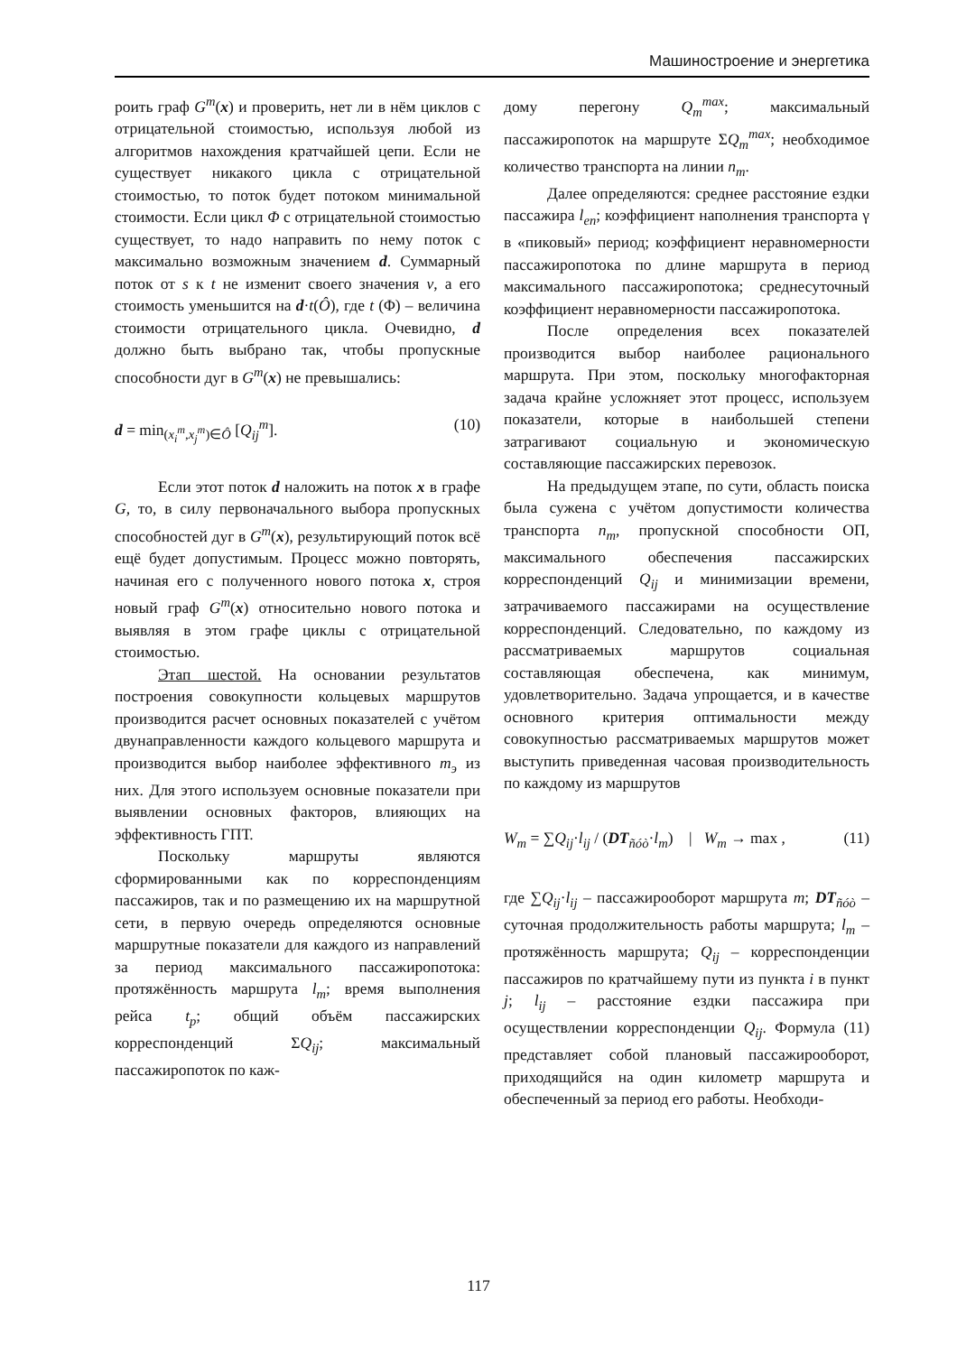Машиностроение и энергетика
роить граф G<sup>m</sup>(x) и проверить, нет ли в нём циклов с отрицательной стоимостью, используя любой из алгоритмов нахождения кратчайшей цепи. Если не существует никакого цикла с отрицательной стоимостью, то поток будет потоком минимальной стоимости. Если цикл Φ с отрицательной стоимостью существует, то надо направить по нему поток с максимально возможным значением d. Суммарный поток от s к t не изменит своего значения v, а его стоимость уменьшится на d·t(Ô), где t (Φ) – величина стоимости отрицательного цикла. Очевидно, d должно быть выбрано так, чтобы пропускные способности дуг в G<sup>m</sup>(x) не превышались:
d = min<sub>(x<sub>i</sub><sup>m</sup>,x<sub>j</sub><sup>m</sup>)∈Ô</sub> [Q<sub>ij</sub><sup>m</sup>]. (10)
Если этот поток d наложить на поток x в графе G, то, в силу первоначального выбора пропускных способностей дуг в G<sup>m</sup>(x), результирующий поток всё ещё будет допустимым. Процесс можно повторять, начиная его с полученного нового потока x, строя новый граф G<sup>m</sup>(x) относительно нового потока и выявляя в этом графе циклы с отрицательной стоимостью.
Этап шестой. На основании результатов построения совокупности кольцевых маршрутов производится расчет основных показателей с учётом двунаправленности каждого кольцевого маршрута и производится выбор наиболее эффективного m<sub>э</sub> из них. Для этого используем основные показатели при выявлении основных факторов, влияющих на эффективность ГПТ.
Поскольку маршруты являются сформированными как по корреспонденциям пассажиров, так и по размещению их на маршрутной сети, в первую очередь определяются основные маршрутные показатели для каждого из направлений за период максимального пассажиропотока: протяжённость маршрута l<sub>m</sub>; время выполнения рейса t<sub>p</sub>; общий объём пассажирских корреспонденций ΣQ<sub>ij</sub>; максимальный пассажиропоток по каж-
дому перегону Q<sub>m</sub><sup>max</sup>; максимальный пассажиропоток на маршруте ΣQ<sub>m</sub><sup>max</sup>; необходимое количество транспорта на линии n<sub>m</sub>.
Далее определяются: среднее расстояние ездки пассажира l<sub>en</sub>; коэффициент наполнения транспорта γ в «пиковый» период; коэффициент неравномерности пассажиропотока по длине маршрута в период максимального пассажиропотока; среднесуточный коэффициент неравномерности пассажиропотока.
После определения всех показателей производится выбор наиболее рационального маршрута. При этом, поскольку многофакторная задача крайне усложняет этот процесс, используем показатели, которые в наибольшей степени затрагивают социальную и экономическую составляющие пассажирских перевозок.
На предыдущем этапе, по сути, область поиска была сужена с учётом допустимости количества транспорта n<sub>m</sub>, пропускной способности ОП, максимального обеспечения пассажирских корреспонденций Q<sub>ij</sub> и минимизации времени, затрачиваемого пассажирами на осуществление корреспонденций. Следовательно, по каждому из рассматриваемых маршрутов социальная составляющая обеспечена, как минимум, удовлетворительно. Задача упрощается, и в качестве основного критерия оптимальности между совокупностью рассматриваемых маршрутов может выступить приведенная часовая производительность по каждому из маршрутов
W<sub>m</sub> = ∑Q<sub>ij</sub>·l<sub>ij</sub> / (DT<sub>ñóò</sub>·l<sub>m</sub>) | W<sub>m</sub> → max , (11)
где ∑Q<sub>ij</sub>·l<sub>ij</sub> – пассажирооборот маршрута m; DT<sub>ñóò</sub> – суточная продолжительность работы маршрута; l<sub>m</sub> – протяжённость маршрута; Q<sub>ij</sub> – корреспонденции пассажиров по кратчайшему пути из пункта i в пункт j; l<sub>ij</sub> – расстояние ездки пассажира при осуществлении корреспонденции Q<sub>ij</sub>. Формула (11) представляет собой плановый пассажирооборот, приходящийся на один километр маршрута и обеспеченный за период его работы. Необходи-
117